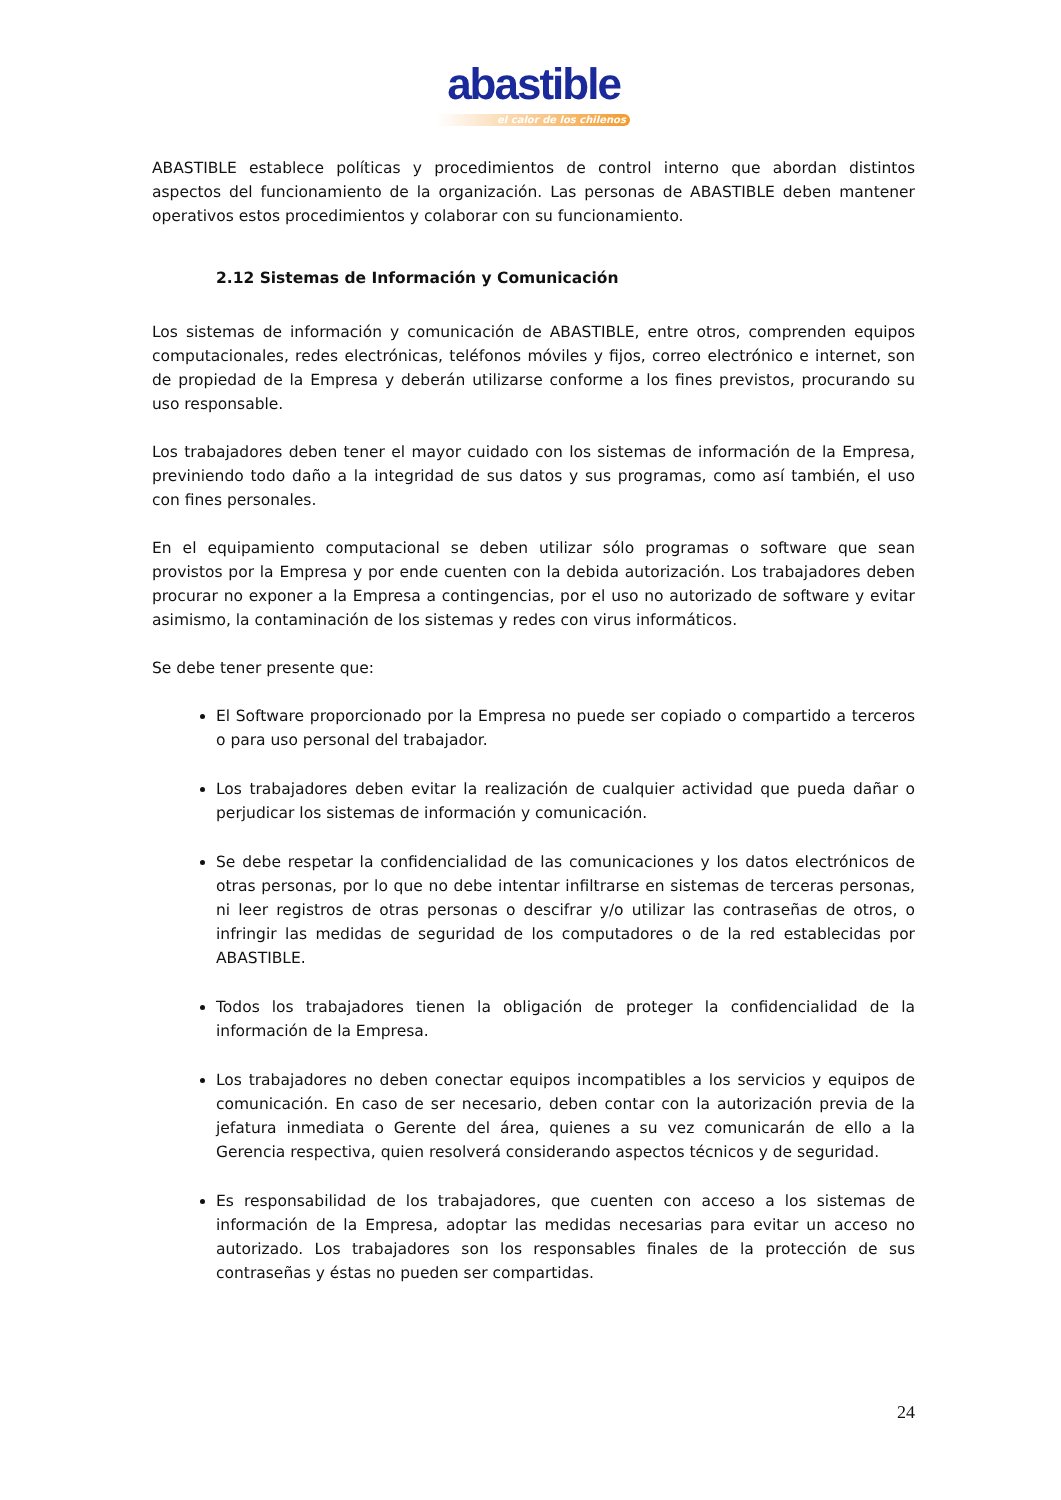abastible
el calor de los chilenos
ABASTIBLE establece políticas y procedimientos de control interno que abordan distintos aspectos del funcionamiento de la organización. Las personas de ABASTIBLE deben mantener operativos estos procedimientos y colaborar con su funcionamiento.
2.12 Sistemas de Información y Comunicación
Los sistemas de información y comunicación de ABASTIBLE, entre otros, comprenden equipos computacionales, redes electrónicas, teléfonos móviles y fijos, correo electrónico e internet, son de propiedad de la Empresa y deberán utilizarse conforme a los fines previstos, procurando su uso responsable.
Los trabajadores deben tener el mayor cuidado con los sistemas de información de la Empresa, previniendo todo daño a la integridad de sus datos y sus programas, como así también, el uso con fines personales.
En el equipamiento computacional se deben utilizar sólo programas o software que sean provistos por la Empresa y por ende cuenten con la debida autorización. Los trabajadores deben procurar no exponer a la Empresa a contingencias, por el uso no autorizado de software y evitar asimismo, la contaminación de los sistemas y redes con virus informáticos.
Se debe tener presente que:
El Software proporcionado por la Empresa no puede ser copiado o compartido a terceros o para uso personal del trabajador.
Los trabajadores deben evitar la realización de cualquier actividad que pueda dañar o perjudicar los sistemas de información y comunicación.
Se debe respetar la confidencialidad de las comunicaciones y los datos electrónicos de otras personas, por lo que no debe intentar infiltrarse en sistemas de terceras personas, ni leer registros de otras personas o descifrar y/o utilizar las contraseñas de otros, o infringir las medidas de seguridad de los computadores o de la red establecidas por ABASTIBLE.
Todos los trabajadores tienen la obligación de proteger la confidencialidad de la información de la Empresa.
Los trabajadores no deben conectar equipos incompatibles a los servicios y equipos de comunicación. En caso de ser necesario, deben contar con la autorización previa de la jefatura inmediata o Gerente del área, quienes a su vez comunicarán de ello a la Gerencia respectiva, quien resolverá considerando aspectos técnicos y de seguridad.
Es responsabilidad de los trabajadores, que cuenten con acceso a los sistemas de información de la Empresa, adoptar las medidas necesarias para evitar un acceso no autorizado. Los trabajadores son los responsables finales de la protección de sus contraseñas y éstas no pueden ser compartidas.
24